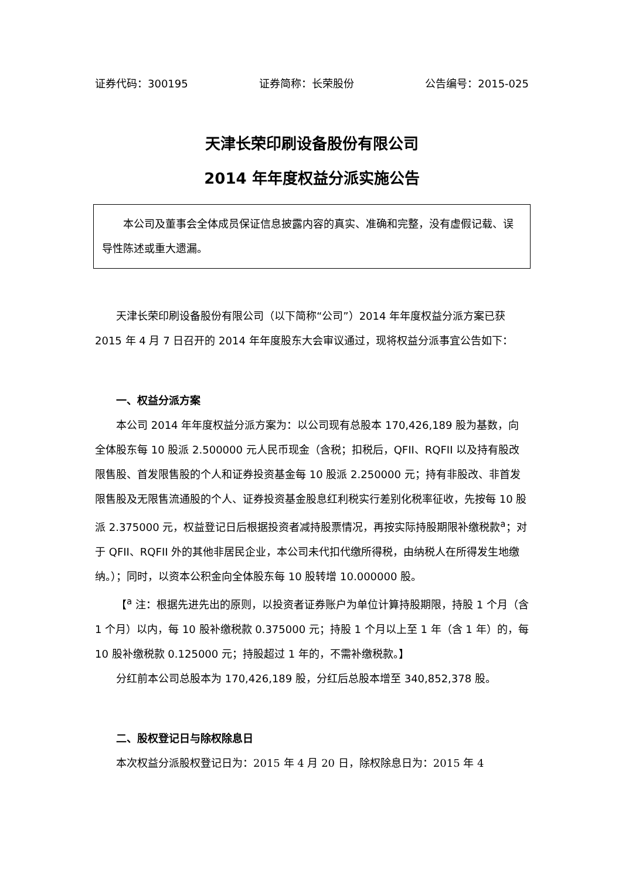证券代码：300195 证券简称：长荣股份 公告编号：2015-025
天津长荣印刷设备股份有限公司
2014 年年度权益分派实施公告
本公司及董事会全体成员保证信息披露内容的真实、准确和完整，没有虚假记载、误导性陈述或重大遗漏。
天津长荣印刷设备股份有限公司（以下简称“公司”）2014 年年度权益分派方案已获 2015 年 4 月 7 日召开的 2014 年年度股东大会审议通过，现将权益分派事宜公告如下：
一、权益分派方案
本公司 2014 年年度权益分派方案为：以公司现有总股本 170,426,189 股为基数，向全体股东每 10 股派 2.500000 元人民币现金（含税；扣税后，QFII、RQFII 以及持有股改限售股、首发限售股的个人和证券投资基金每 10 股派 2.250000 元；持有非股改、非首发限售股及无限售流通股的个人、证券投资基金股息红利税实行差别化税率征收，先按每 10 股派 2.375000 元，权益登记日后根据投资者减持股票情况，再按实际持股期限补缴税款<sup>a</sup>；对于 QFII、RQFII 外的其他非居民企业，本公司未代扣代缴所得税，由纳税人在所得发生地缴纳。）；同时，以资本公积金向全体股东每 10 股转增 10.000000 股。
【<sup>a</sup> 注：根据先进先出的原则，以投资者证券账户为单位计算持股期限，持股 1 个月（含 1 个月）以内，每 10 股补缴税款 0.375000 元；持股 1 个月以上至 1 年（含 1 年）的，每 10 股补缴税款 0.125000 元；持股超过 1 年的，不需补缴税款。】
分红前本公司总股本为 170,426,189 股，分红后总股本增至 340,852,378 股。
二、股权登记日与除权除息日
本次权益分派股权登记日为：2015 年 4 月 20 日，除权除息日为：2015 年 4